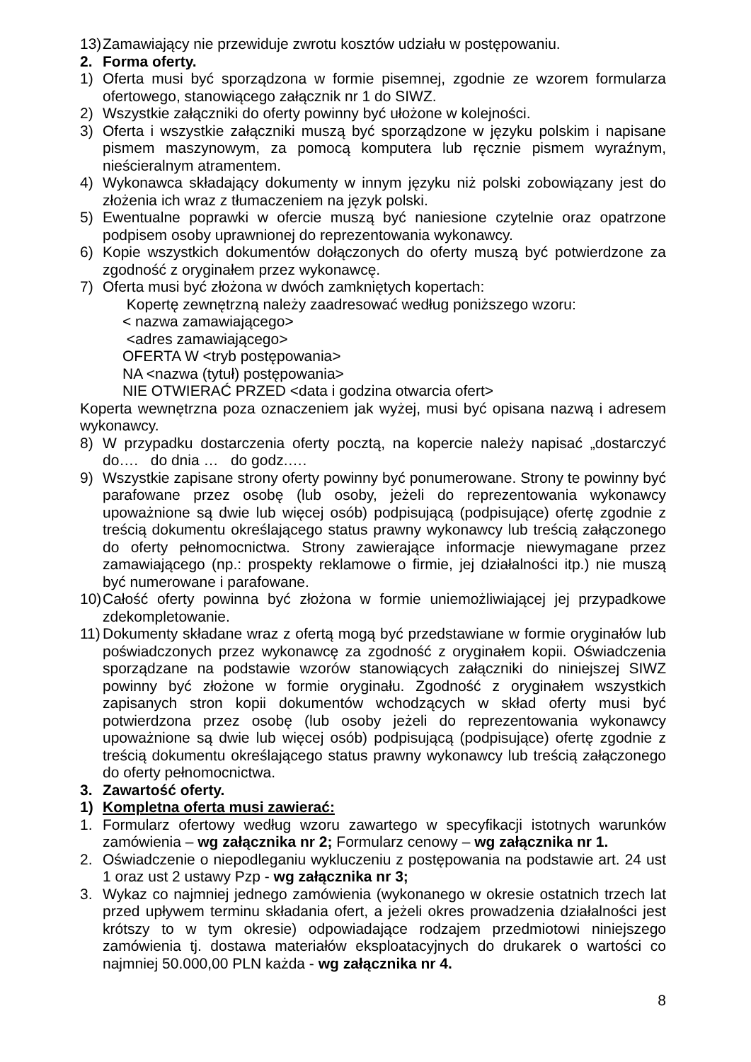13) Zamawiający nie przewiduje zwrotu kosztów udziału w postępowaniu.
2. Forma oferty.
1) Oferta musi być sporządzona w formie pisemnej, zgodnie ze wzorem formularza ofertowego, stanowiącego załącznik nr 1 do SIWZ.
2) Wszystkie załączniki do oferty powinny być ułożone w kolejności.
3) Oferta i wszystkie załączniki muszą być sporządzone w języku polskim i napisane pismem maszynowym, za pomocą komputera lub ręcznie pismem wyraźnym, nieścieralnym atramentem.
4) Wykonawca składający dokumenty w innym języku niż polski zobowiązany jest do złożenia ich wraz z tłumaczeniem na język polski.
5) Ewentualne poprawki w ofercie muszą być naniesione czytelnie oraz opatrzone podpisem osoby uprawnionej do reprezentowania wykonawcy.
6) Kopie wszystkich dokumentów dołączonych do oferty muszą być potwierdzone za zgodność z oryginałem przez wykonawcę.
7) Oferta musi być złożona w dwóch zamkniętych kopertach:
Kopertę zewnętrzną należy zaadresować według poniższego wzoru:
< nazwa zamawiającego>
<adres zamawiającego>
OFERTA W <tryb postępowania>
NA <nazwa (tytuł) postępowania>
NIE OTWIERAĆ PRZED <data i godzina otwarcia ofert>
Koperta wewnętrzna poza oznaczeniem jak wyżej, musi być opisana nazwą i adresem wykonawcy.
8) W przypadku dostarczenia oferty pocztą, na kopercie należy napisać „dostarczyć do…. do dnia … do godz.….
9) Wszystkie zapisane strony oferty powinny być ponumerowane. Strony te powinny być parafowane przez osobę (lub osoby, jeżeli do reprezentowania wykonawcy upoważnione są dwie lub więcej osób) podpisującą (podpisujące) ofertę zgodnie z treścią dokumentu określającego status prawny wykonawcy lub treścią załączonego do oferty pełnomocnictwa. Strony zawierające informacje niewymagane przez zamawiającego (np.: prospekty reklamowe o firmie, jej działalności itp.) nie muszą być numerowane i parafowane.
10) Całość oferty powinna być złożona w formie uniemożliwiającej jej przypadkowe zdekompletowanie.
11) Dokumenty składane wraz z ofertą mogą być przedstawiane w formie oryginałów lub poświadczonych przez wykonawcę za zgodność z oryginałem kopii. Oświadczenia sporządzane na podstawie wzorów stanowiących załączniki do niniejszej SIWZ powinny być złożone w formie oryginału. Zgodność z oryginałem wszystkich zapisanych stron kopii dokumentów wchodzących w skład oferty musi być potwierdzona przez osobę (lub osoby jeżeli do reprezentowania wykonawcy upoważnione są dwie lub więcej osób) podpisującą (podpisujące) ofertę zgodnie z treścią dokumentu określającego status prawny wykonawcy lub treścią załączonego do oferty pełnomocnictwa.
3. Zawartość oferty.
1) Kompletna oferta musi zawierać:
1. Formularz ofertowy według wzoru zawartego w specyfikacji istotnych warunków zamówienia – wg załącznika nr 2; Formularz cenowy – wg załącznika nr 1.
2. Oświadczenie o niepodleganiu wykluczeniu z postępowania na podstawie art. 24 ust 1 oraz ust 2 ustawy Pzp - wg załącznika nr 3;
3. Wykaz co najmniej jednego zamówienia (wykonanego w okresie ostatnich trzech lat przed upływem terminu składania ofert, a jeżeli okres prowadzenia działalności jest krótszy to w tym okresie) odpowiadające rodzajem przedmiotowi niniejszego zamówienia tj. dostawa materiałów eksploatacyjnych do drukarek o wartości co najmniej 50.000,00 PLN każda - wg załącznika nr 4.
8